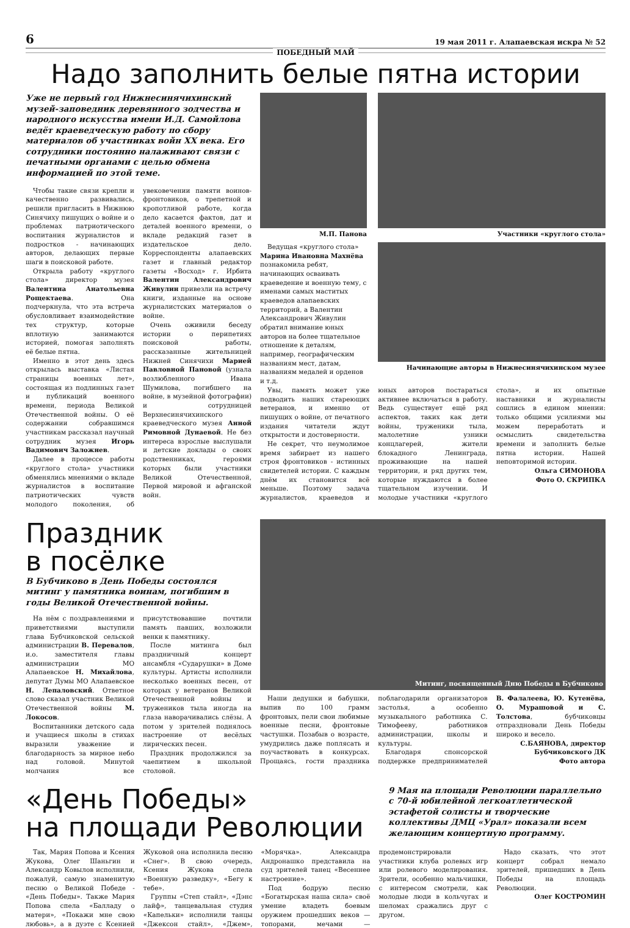6 19 мая 2011 г. Алапаевская искра № 52
ПОБЕДНЫЙ МАЙ
Надо заполнить белые пятна истории
Уже не первый год Нижнесинячихинский музей-заповедник деревянного зодчества и народного искусства имени И.Д. Самойлова ведёт краеведческую работу по сбору материалов об участниках войн XX века. Его сотрудники постоянно налаживают связи с печатными органами с целью обмена информацией по этой теме.
Чтобы такие связи крепли и качественно развивались, решили пригласить в Нижнюю Синячиху пишущих о войне и о проблемах патриотического воспитания журналистов и подростков - начинающих авторов, делающих первые шаги в поисковой работе.
Открыла работу «круглого стола» директор музея Валентина Анатольевна Рощектаева. Она подчеркнула, что эта встреча обусловливает взаимодействие тех структур, которые вплотную занимаются историей, помогая заполнять её белые пятна.
Именно в этот день здесь открылась выставка «Листая страницы военных лет», состоящая из подлинных газет и публикаций военного времени, периода Великой Отечественной войны. О её содержании собравшимся участникам рассказал научный сотрудник музея Игорь Вадимович Заложнев.
Далее в процессе работы «круглого стола» участники обменялись мнениями о вкладе журналистов в воспитание патриотических чувств молодого поколения, об увековечении памяти воинов-фронтовиков, о трепетной и кропотливой работе, когда дело касается фактов, дат и деталей военного времени, о вкладе редакций газет в издательское дело. Корреспонденты алапаевских газет и главный редактор газеты «Восход» г. Ирбита Валентин Александрович Живулин привезли на встречу книги, изданные на основе журналистских материалов о войне.
Очень оживили беседу истории о перипетиях поисковой работы, рассказанные жительницей Нижней Синячихи Марией Павловной Пановой (узнала возлюбленного Ивана Шумилова, погибшего на войне, в музейной фотографии) и сотрудницей Верхнесинячихинского краеведческого музея Анной Римовной Дунаевой. Не без интереса взрослые выслушали и детские доклады о своих родственниках, героями которых были участники Великой Отечественной, Первой мировой и афганской войн.
М.П. Панова
Ведущая «круглого стола» Марина Ивановна Махнёва познакомила ребят, начинающих осваивать краеведение и военную тему, с именами самых маститых краеведов алапаевских территорий, а Валентин Александрович Живулин обратил внимание юных авторов на более тщательное отношение к деталям, например, географическим названиям мест, датам, названиям медалей и орденов и т.д.
Участники «круглого стола»
Начинающие авторы в Нижнесинячихинском музее
Увы, память может уже подводить наших стареющих ветеранов, и именно от пишущих о войне, от печатного издания читатели ждут открытости и достоверности.
Не секрет, что неумолимое время забирает из нашего строя фронтовиков - истинных свидетелей истории. С каждым днём их становится всё меньше. Поэтому задача журналистов, краеведов и юных авторов постараться активнее включаться в работу. Ведь существует ещё ряд аспектов, таких как дети войны, труженики тыла, малолетние узники концлагерей, жители блокадного Ленинграда, проживающие на нашей территории, и ряд других тем, которые нуждаются в более тщательном изучении. И молодые участники «круглого стола», и их опытные наставники и журналисты сошлись в едином мнении: только общими усилиями мы можем переработать и осмыслить свидетельства времени и заполнить белые пятна истории. Нашей неповторимой истории.
Ольга СИМОНОВА
Фото О. СКРИПКА
Праздник
в посёлке
В Бубчиково в День Победы состоялся митинг у памятника воинам, погибшим в годы Великой Отечественной войны.
На нём с поздравлениями и приветствиями выступили глава Бубчиковской сельской администрации В. Перевалов, и.о. заместителя главы администрации МО Алапаевское Н. Михайлова, депутат Думы МО Алапаевское Н. Лепаловский. Ответное слово сказал участник Великой Отечественной войны М. Локосов.
Воспитанники детского сада и учащиеся школы в стихах выразили уважение и благодарность за мирное небо над головой. Минутой молчания все присутствовавшие почтили память павших, возложили венки к памятнику.
После митинга был праздничный концерт ансамбля «Сударушки» в Доме культуры. Артисты исполнили несколько военных песен, от которых у ветеранов Великой Отечественной войны и тружеников тыла иногда на глаза наворачивались слёзы. А потом у зрителей поднялось настроение от весёлых лирических песен.
Праздник продолжился за чаепитием в школьной столовой.
Митинг, посвященный Дню Победы в Бубчиково
Наши дедушки и бабушки, выпив по 100 грамм фронтовых, пели свои любимые военные песни, фронтовые частушки. Позабыв о возрасте, умудрились даже поплясать и поучаствовать в конкурсах. Прощаясь, гости праздника поблагодарили организаторов застолья, а особенно музыкального работника С. Тимофееву, работников администрации, школы и культуры.
Благодаря спонсорской поддержке предпринимателей В. Фалалеева, Ю. Кутенёва, О. Мурашовой и С. Толстова, бубчиковцы отпраздновали День Победы широко и весело.
С.БАЯНОВА, директор Бубчиковского ДК
Фото автора
«День Победы»
на площади Революции
9 Мая на площади Революции параллельно с 70-й юбилейной легкоатлетической эстафетой солисты и творческие коллективы ДМЦ «Урал» показали всем желающим концертную программу.
Так, Мария Попова и Ксения Жукова, Олег Шаньгин и Александр Ковылов исполнили, пожалуй, самую знаменитую песню о Великой Победе - «День Победы». Также Мария Попова спела «Балладу о матери», «Покажи мне свою любовь», а в дуэте с Ксенией Жуковой она исполнила песню «Снег». В свою очередь, Ксения Жукова спела «Военную разведку», «Бегу к тебе».
Группы «Степ стайл», «Дэнс лайф», танцевальная студия «Капельки» исполнили танцы «Джексон стайл», «Джем», «Морячка». Александра Андронашко представила на суд зрителей танец «Весеннее настроение».
Под бодрую песню «Богатырская наша сила» своё умение владеть боевым оружием прошедших веков — топорами, мечами — продемонстрировали участники клуба ролевых игр или ролевого моделирования. Зрители, особенно мальчишки, с интересом смотрели, как молодые люди в кольчугах и шеломах сражались друг с другом.
Надо сказать, что этот концерт собрал немало зрителей, пришедших в День Победы на площадь Революции.
Олег КОСТРОМИН